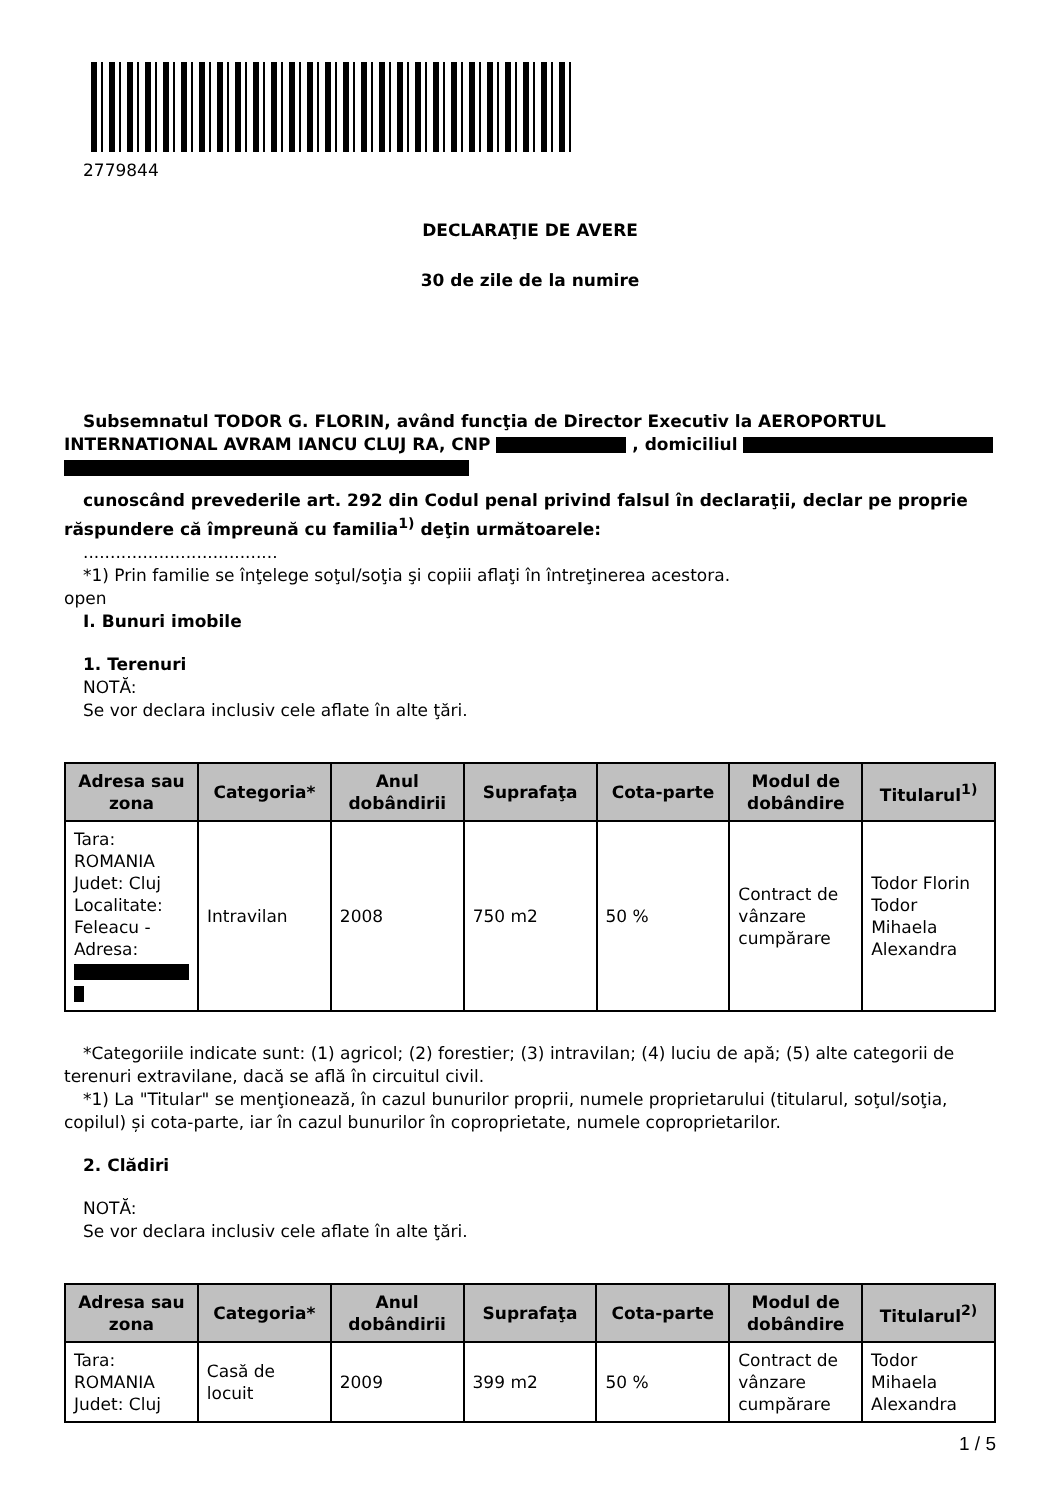2779844
DECLARAŢIE DE AVERE
30 de zile de la numire
Subsemnatul TODOR G. FLORIN, având funcţia de Director Executiv la AEROPORTUL INTERNATIONAL AVRAM IANCU CLUJ RA, CNP , domiciliul
cunoscând prevederile art. 292 din Codul penal privind falsul în declaraţii, declar pe proprie răspundere că împreună cu familia<sup>1)</sup> deţin următoarele:
....................................
*1) Prin familie se înţelege soţul/soţia şi copiii aflaţi în întreţinerea acestora.
open
I. Bunuri imobile
1. Terenuri
NOTĂ:
Se vor declara inclusiv cele aflate în alte ţări.
| Adresa sau zona | Categoria* | Anul dobândirii | Suprafaţa | Cota-parte | Modul de dobândire | Titularul<sup>1)</sup> |
| --- | --- | --- | --- | --- | --- | --- |
| Tara: ROMANIA Judet: Cluj Localitate: Feleacu - Adresa: | Intravilan | 2008 | 750 m2 | 50 % | Contract de vânzare cumpărare | Todor Florin Todor Mihaela Alexandra |
*Categoriile indicate sunt: (1) agricol; (2) forestier; (3) intravilan; (4) luciu de apă; (5) alte categorii de terenuri extravilane, dacă se află în circuitul civil.
*1) La "Titular" se menţionează, în cazul bunurilor proprii, numele proprietarului (titularul, soţul/soţia, copilul) și cota-parte, iar în cazul bunurilor în coproprietate, numele coproprietarilor.
2. Clădiri
NOTĂ:
Se vor declara inclusiv cele aflate în alte ţări.
| Adresa sau zona | Categoria* | Anul dobândirii | Suprafaţa | Cota-parte | Modul de dobândire | Titularul<sup>2)</sup> |
| --- | --- | --- | --- | --- | --- | --- |
| Tara: ROMANIA Judet: Cluj | Casă de locuit | 2009 | 399 m2 | 50 % | Contract de vânzare cumpărare | Todor Mihaela Alexandra |
1 / 5